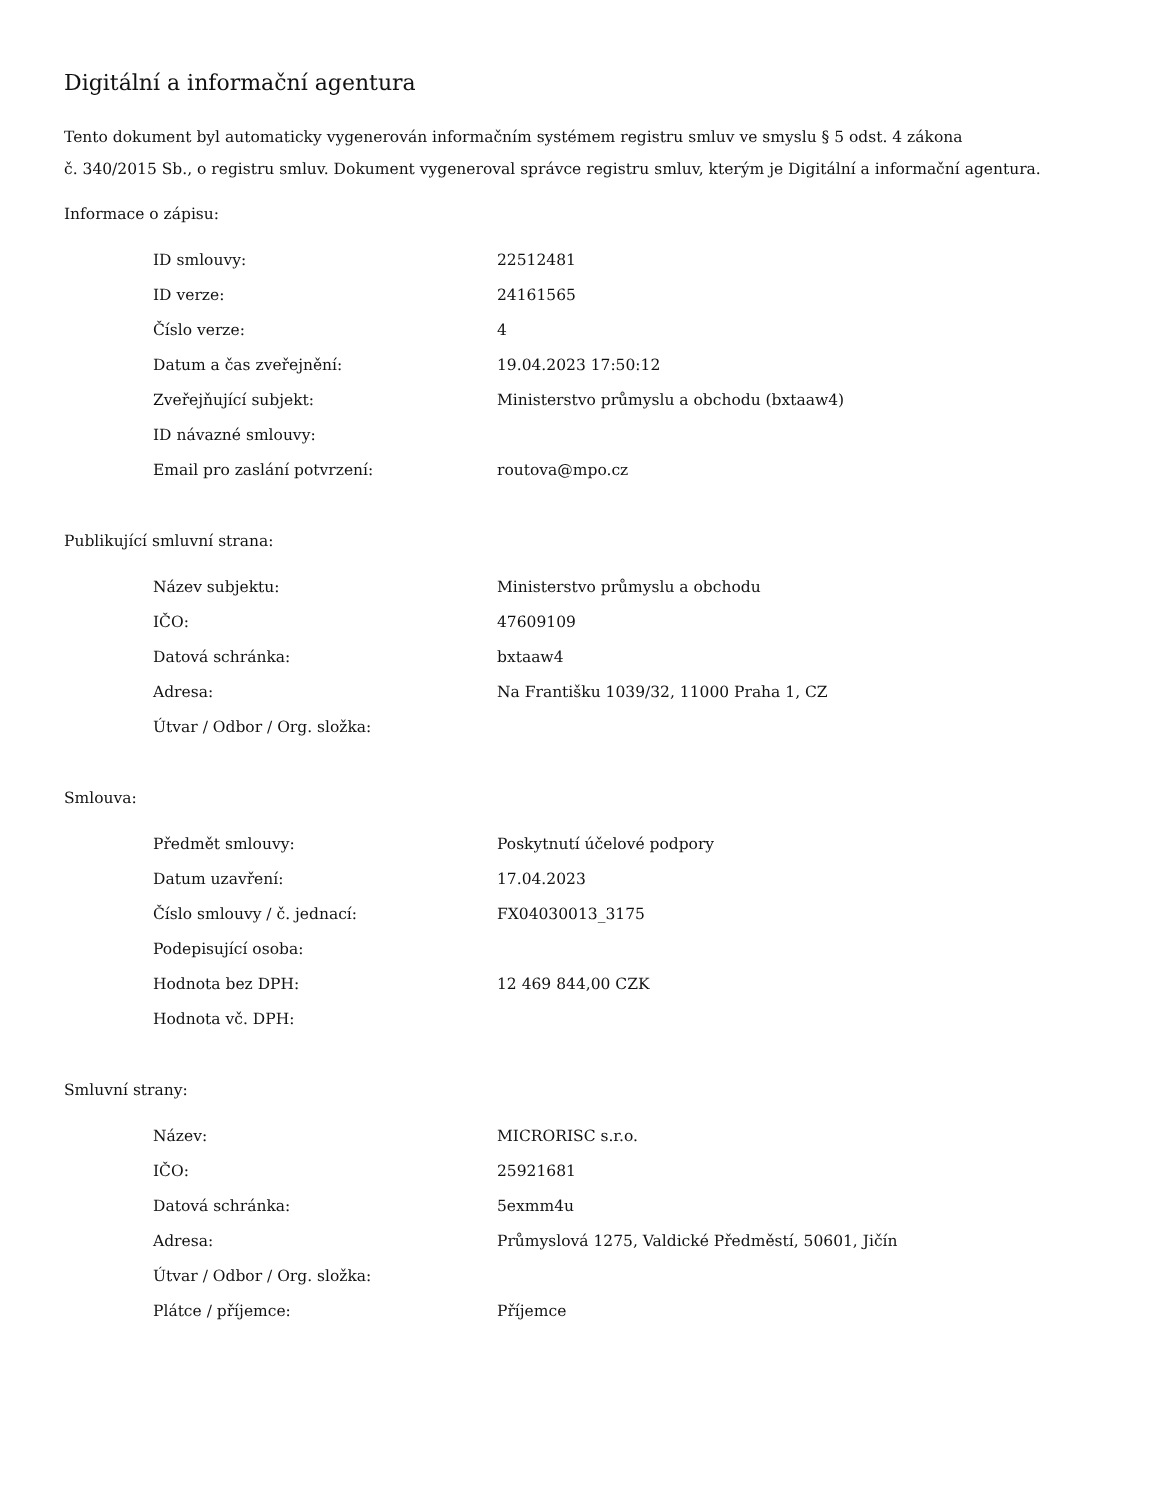Digitální a informační agentura
Tento dokument byl automaticky vygenerován informačním systémem registru smluv ve smyslu § 5 odst. 4 zákona
č. 340/2015 Sb., o registru smluv. Dokument vygeneroval správce registru smluv, kterým je Digitální a informační agentura.
Informace o zápisu:
| ID smlouvy: | 22512481 |
| ID verze: | 24161565 |
| Číslo verze: | 4 |
| Datum a čas zveřejnění: | 19.04.2023 17:50:12 |
| Zveřejňující subjekt: | Ministerstvo průmyslu a obchodu (bxtaaw4) |
| ID návazné smlouvy: | |
| Email pro zaslání potvrzení: | routova@mpo.cz |
Publikující smluvní strana:
| Název subjektu: | Ministerstvo průmyslu a obchodu |
| IČO: | 47609109 |
| Datová schránka: | bxtaaw4 |
| Adresa: | Na Františku 1039/32, 11000 Praha 1, CZ |
| Útvar / Odbor / Org. složka: | |
Smlouva:
| Předmět smlouvy: | Poskytnutí účelové podpory |
| Datum uzavření: | 17.04.2023 |
| Číslo smlouvy / č. jednací: | FX04030013_3175 |
| Podepisující osoba: | |
| Hodnota bez DPH: | 12 469 844,00 CZK |
| Hodnota vč. DPH: | |
Smluvní strany:
| Název: | MICRORISC s.r.o. |
| IČO: | 25921681 |
| Datová schránka: | 5exmm4u |
| Adresa: | Průmyslová 1275, Valdické Předměstí, 50601, Jičín |
| Útvar / Odbor / Org. složka: | |
| Plátce / příjemce: | Příjemce |